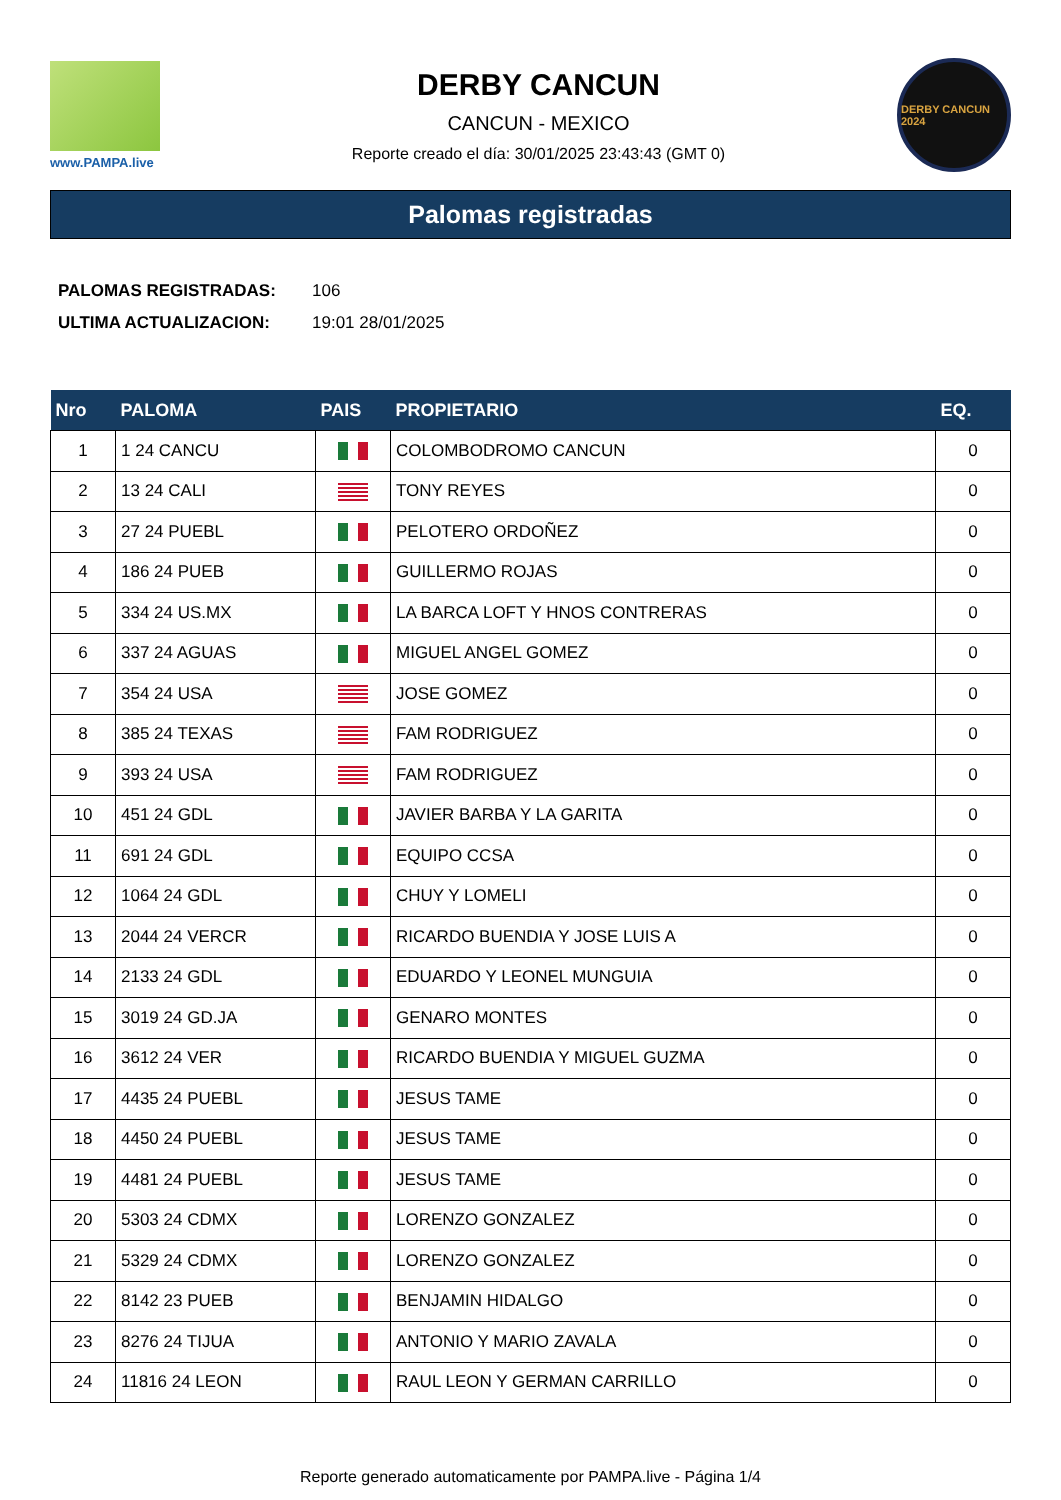www.PAMPA.live
DERBY CANCUN
CANCUN - MEXICO
Reporte creado el día: 30/01/2025 23:43:43 (GMT 0)
DERBY CANCUN 2024
Palomas registradas
| PALOMAS REGISTRADAS: | 106 |
| ULTIMA ACTUALIZACION: | 19:01 28/01/2025 |
| Nro | PALOMA | PAIS | PROPIETARIO | EQ. |
| --- | --- | --- | --- | --- |
| 1 | 1 24 CANCU | | COLOMBODROMO CANCUN | 0 |
| 2 | 13 24 CALI | | TONY REYES | 0 |
| 3 | 27 24 PUEBL | | PELOTERO ORDOÑEZ | 0 |
| 4 | 186 24 PUEB | | GUILLERMO ROJAS | 0 |
| 5 | 334 24 US.MX | | LA BARCA LOFT Y HNOS CONTRERAS | 0 |
| 6 | 337 24 AGUAS | | MIGUEL ANGEL GOMEZ | 0 |
| 7 | 354 24 USA | | JOSE GOMEZ | 0 |
| 8 | 385 24 TEXAS | | FAM RODRIGUEZ | 0 |
| 9 | 393 24 USA | | FAM RODRIGUEZ | 0 |
| 10 | 451 24 GDL | | JAVIER BARBA Y LA GARITA | 0 |
| 11 | 691 24 GDL | | EQUIPO CCSA | 0 |
| 12 | 1064 24 GDL | | CHUY Y LOMELI | 0 |
| 13 | 2044 24 VERCR | | RICARDO BUENDIA Y JOSE LUIS A | 0 |
| 14 | 2133 24 GDL | | EDUARDO Y LEONEL MUNGUIA | 0 |
| 15 | 3019 24 GD.JA | | GENARO MONTES | 0 |
| 16 | 3612 24 VER | | RICARDO BUENDIA Y MIGUEL GUZMA | 0 |
| 17 | 4435 24 PUEBL | | JESUS TAME | 0 |
| 18 | 4450 24 PUEBL | | JESUS TAME | 0 |
| 19 | 4481 24 PUEBL | | JESUS TAME | 0 |
| 20 | 5303 24 CDMX | | LORENZO GONZALEZ | 0 |
| 21 | 5329 24 CDMX | | LORENZO GONZALEZ | 0 |
| 22 | 8142 23 PUEB | | BENJAMIN HIDALGO | 0 |
| 23 | 8276 24 TIJUA | | ANTONIO Y MARIO ZAVALA | 0 |
| 24 | 11816 24 LEON | | RAUL LEON Y GERMAN CARRILLO | 0 |
Reporte generado automaticamente por PAMPA.live - Página 1/4